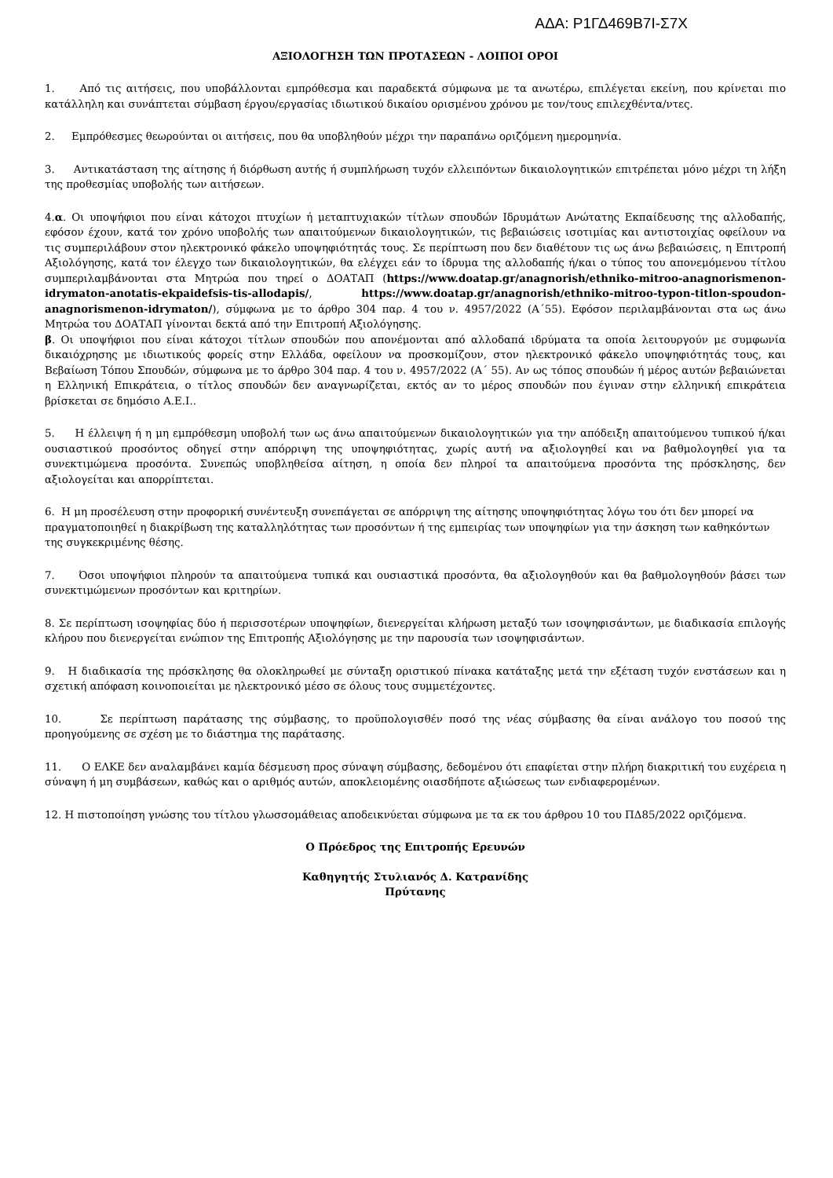ΑΔΑ: Ρ1ΓΔ469Β7Ι-Σ7Χ
ΑΞΙΟΛΟΓΗΣΗ ΤΩΝ ΠΡΟΤΑΣΕΩΝ - ΛΟΙΠΟΙ ΟΡΟΙ
1. Από τις αιτήσεις, που υποβάλλονται εμπρόθεσμα και παραδεκτά σύμφωνα με τα ανωτέρω, επιλέγεται εκείνη, που κρίνεται πιο κατάλληλη και συνάπτεται σύμβαση έργου/εργασίας ιδιωτικού δικαίου ορισμένου χρόνου με τον/τους επιλεχθέντα/ντες.
2. Εμπρόθεσμες θεωρούνται οι αιτήσεις, που θα υποβληθούν μέχρι την παραπάνω οριζόμενη ημερομηνία.
3. Αντικατάσταση της αίτησης ή διόρθωση αυτής ή συμπλήρωση τυχόν ελλειπόντων δικαιολογητικών επιτρέπεται μόνο μέχρι τη λήξη της προθεσμίας υποβολής των αιτήσεων.
4.α. Οι υποψήφιοι που είναι κάτοχοι πτυχίων ή μεταπτυχιακών τίτλων σπουδών Ιδρυμάτων Ανώτατης Εκπαίδευσης της αλλοδαπής, εφόσον έχουν, κατά τον χρόνο υποβολής των απαιτούμενων δικαιολογητικών, τις βεβαιώσεις ισοτιμίας και αντιστοιχίας οφείλουν να τις συμπεριλάβουν στον ηλεκτρονικό φάκελο υποψηφιότητάς τους. Σε περίπτωση που δεν διαθέτουν τις ως άνω βεβαιώσεις, η Επιτροπή Αξιολόγησης, κατά τον έλεγχο των δικαιολογητικών, θα ελέγχει εάν το ίδρυμα της αλλοδαπής ή/και ο τύπος του απονεμόμενου τίτλου συμπεριλαμβάνονται στα Μητρώα που τηρεί ο ΔΟΑΤΑΠ (https://www.doatap.gr/anagnorish/ethniko-mitroo-anagnorismenon-idrymaton-anotatis-ekpaidefsis-tis-allodapis/, https://www.doatap.gr/anagnorish/ethniko-mitroo-typon-titlon-spoudon-anagnorismenon-idrymaton/), σύμφωνα με το άρθρο 304 παρ. 4 του ν. 4957/2022 (Α΄55). Εφόσον περιλαμβάνονται στα ως άνω Μητρώα του ΔΟΑΤΑΠ γίνονται δεκτά από την Επιτροπή Αξιολόγησης.
β. Οι υποψήφιοι που είναι κάτοχοι τίτλων σπουδών που απονέμονται από αλλοδαπά ιδρύματα τα οποία λειτουργούν με συμφωνία δικαιόχρησης με ιδιωτικούς φορείς στην Ελλάδα, οφείλουν να προσκομίζουν, στον ηλεκτρονικό φάκελο υποψηφιότητάς τους, και Βεβαίωση Τόπου Σπουδών, σύμφωνα με το άρθρο 304 παρ. 4 του ν. 4957/2022 (Α΄ 55). Αν ως τόπος σπουδών ή μέρος αυτών βεβαιώνεται η Ελληνική Επικράτεια, ο τίτλος σπουδών δεν αναγνωρίζεται, εκτός αν το μέρος σπουδών που έγιναν στην ελληνική επικράτεια βρίσκεται σε δημόσιο Α.Ε.Ι..
5. Η έλλειψη ή η μη εμπρόθεσμη υποβολή των ως άνω απαιτούμενων δικαιολογητικών για την απόδειξη απαιτούμενου τυπικού ή/και ουσιαστικού προσόντος οδηγεί στην απόρριψη της υποψηφιότητας, χωρίς αυτή να αξιολογηθεί και να βαθμολογηθεί για τα συνεκτιμώμενα προσόντα. Συνεπώς υποβληθείσα αίτηση, η οποία δεν πληροί τα απαιτούμενα προσόντα της πρόσκλησης, δεν αξιολογείται και απορρίπτεται.
6. Η μη προσέλευση στην προφορική συνέντευξη συνεπάγεται σε απόρριψη της αίτησης υποψηφιότητας λόγω του ότι δεν μπορεί να πραγματοποιηθεί η διακρίβωση της καταλληλότητας των προσόντων ή της εμπειρίας των υποψηφίων για την άσκηση των καθηκόντων της συγκεκριμένης θέσης.
7. Όσοι υποψήφιοι πληρούν τα απαιτούμενα τυπικά και ουσιαστικά προσόντα, θα αξιολογηθούν και θα βαθμολογηθούν βάσει των συνεκτιμώμενων προσόντων και κριτηρίων.
8. Σε περίπτωση ισοψηφίας δύο ή περισσοτέρων υποψηφίων, διενεργείται κλήρωση μεταξύ των ισοψηφισάντων, με διαδικασία επιλογής κλήρου που διενεργείται ενώπιον της Επιτροπής Αξιολόγησης με την παρουσία των ισοψηφισάντων.
9. Η διαδικασία της πρόσκλησης θα ολοκληρωθεί με σύνταξη οριστικού πίνακα κατάταξης μετά την εξέταση τυχόν ενστάσεων και η σχετική απόφαση κοινοποιείται με ηλεκτρονικό μέσο σε όλους τους συμμετέχοντες.
10. Σε περίπτωση παράτασης της σύμβασης, το προϋπολογισθέν ποσό της νέας σύμβασης θα είναι ανάλογο του ποσού της προηγούμενης σε σχέση με το διάστημα της παράτασης.
11. Ο ΕΛΚΕ δεν αναλαμβάνει καμία δέσμευση προς σύναψη σύμβασης, δεδομένου ότι επαφίεται στην πλήρη διακριτική του ευχέρεια η σύναψη ή μη συμβάσεων, καθώς και ο αριθμός αυτών, αποκλειομένης οιασδήποτε αξιώσεως των ενδιαφερομένων.
12. Η πιστοποίηση γνώσης του τίτλου γλωσσομάθειας αποδεικνύεται σύμφωνα με τα εκ του άρθρου 10 του ΠΔ85/2022 οριζόμενα.
Ο Πρόεδρος της Επιτροπής Ερευνών
Καθηγητής Στυλιανός Δ. Κατρανίδης
Πρύτανης